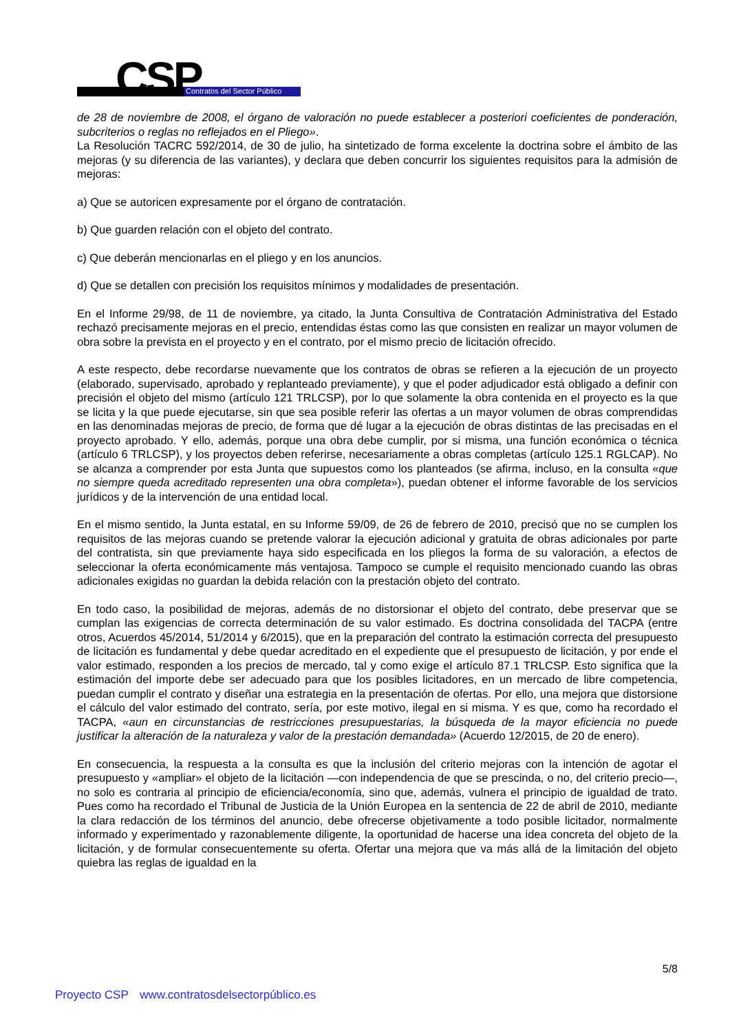CSP Contratos del Sector Público
de 28 de noviembre de 2008, el órgano de valoración no puede establecer a posteriori coeficientes de ponderación, subcriterios o reglas no reflejados en el Pliego».
La Resolución TACRC 592/2014, de 30 de julio, ha sintetizado de forma excelente la doctrina sobre el ámbito de las mejoras (y su diferencia de las variantes), y declara que deben concurrir los siguientes requisitos para la admisión de mejoras:
a) Que se autoricen expresamente por el órgano de contratación.
b) Que guarden relación con el objeto del contrato.
c) Que deberán mencionarlas en el pliego y en los anuncios.
d) Que se detallen con precisión los requisitos mínimos y modalidades de presentación.
En el Informe 29/98, de 11 de noviembre, ya citado, la Junta Consultiva de Contratación Administrativa del Estado rechazó precisamente mejoras en el precio, entendidas éstas como las que consisten en realizar un mayor volumen de obra sobre la prevista en el proyecto y en el contrato, por el mismo precio de licitación ofrecido.
A este respecto, debe recordarse nuevamente que los contratos de obras se refieren a la ejecución de un proyecto (elaborado, supervisado, aprobado y replanteado previamente), y que el poder adjudicador está obligado a definir con precisión el objeto del mismo (artículo 121 TRLCSP), por lo que solamente la obra contenida en el proyecto es la que se licita y la que puede ejecutarse, sin que sea posible referir las ofertas a un mayor volumen de obras comprendidas en las denominadas mejoras de precio, de forma que dé lugar a la ejecución de obras distintas de las precisadas en el proyecto aprobado. Y ello, además, porque una obra debe cumplir, por si misma, una función económica o técnica (artículo 6 TRLCSP), y los proyectos deben referirse, necesariamente a obras completas (artículo 125.1 RGLCAP). No se alcanza a comprender por esta Junta que supuestos como los planteados (se afirma, incluso, en la consulta «que no siempre queda acreditado representen una obra completa»), puedan obtener el informe favorable de los servicios jurídicos y de la intervención de una entidad local.
En el mismo sentido, la Junta estatal, en su Informe 59/09, de 26 de febrero de 2010, precisó que no se cumplen los requisitos de las mejoras cuando se pretende valorar la ejecución adicional y gratuita de obras adicionales por parte del contratista, sin que previamente haya sido especificada en los pliegos la forma de su valoración, a efectos de seleccionar la oferta económicamente más ventajosa. Tampoco se cumple el requisito mencionado cuando las obras adicionales exigidas no guardan la debida relación con la prestación objeto del contrato.
En todo caso, la posibilidad de mejoras, además de no distorsionar el objeto del contrato, debe preservar que se cumplan las exigencias de correcta determinación de su valor estimado. Es doctrina consolidada del TACPA (entre otros, Acuerdos 45/2014, 51/2014 y 6/2015), que en la preparación del contrato la estimación correcta del presupuesto de licitación es fundamental y debe quedar acreditado en el expediente que el presupuesto de licitación, y por ende el valor estimado, responden a los precios de mercado, tal y como exige el artículo 87.1 TRLCSP. Esto significa que la estimación del importe debe ser adecuado para que los posibles licitadores, en un mercado de libre competencia, puedan cumplir el contrato y diseñar una estrategia en la presentación de ofertas. Por ello, una mejora que distorsione el cálculo del valor estimado del contrato, sería, por este motivo, ilegal en si misma. Y es que, como ha recordado el TACPA, «aun en circunstancias de restricciones presupuestarias, la búsqueda de la mayor eficiencia no puede justificar la alteración de la naturaleza y valor de la prestación demandada» (Acuerdo 12/2015, de 20 de enero).
En consecuencia, la respuesta a la consulta es que la inclusión del criterio mejoras con la intención de agotar el presupuesto y «ampliar» el objeto de la licitación —con independencia de que se prescinda, o no, del criterio precio—, no solo es contraria al principio de eficiencia/economía, sino que, además, vulnera el principio de igualdad de trato. Pues como ha recordado el Tribunal de Justicia de la Unión Europea en la sentencia de 22 de abril de 2010, mediante la clara redacción de los términos del anuncio, debe ofrecerse objetivamente a todo posible licitador, normalmente informado y experimentado y razonablemente diligente, la oportunidad de hacerse una idea concreta del objeto de la licitación, y de formular consecuentemente su oferta. Ofertar una mejora que va más allá de la limitación del objeto quiebra las reglas de igualdad en la
5/8
Proyecto CSP www.contratosdelsectorpúblico.es